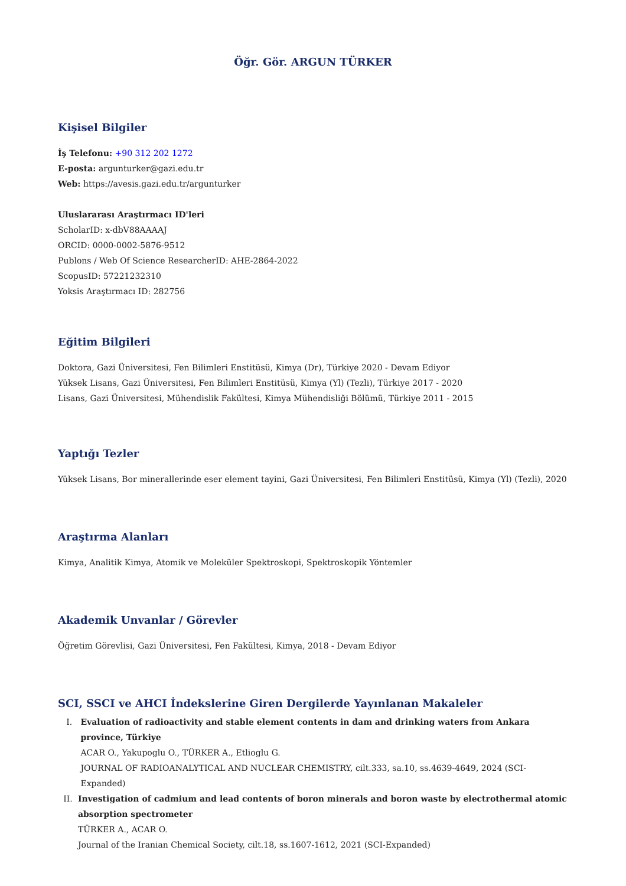Öğr. Gör. ARGUN TÜRKER
Kişisel Bilgiler
İş Telefonu: +90 312 202 1272
E-posta: argunturker@gazi.edu.tr
Web: https://avesis.gazi.edu.tr/argunturker
Uluslararası Araştırmacı ID'leri
ScholarID: x-dbV88AAAAJ
ORCID: 0000-0002-5876-9512
Publons / Web Of Science ResearcherID: AHE-2864-2022
ScopusID: 57221232310
Yoksis Araştırmacı ID: 282756
Eğitim Bilgileri
Doktora, Gazi Üniversitesi, Fen Bilimleri Enstitüsü, Kimya (Dr), Türkiye 2020 - Devam Ediyor
Yüksek Lisans, Gazi Üniversitesi, Fen Bilimleri Enstitüsü, Kimya (Yl) (Tezli), Türkiye 2017 - 2020
Lisans, Gazi Üniversitesi, Mühendislik Fakültesi, Kimya Mühendisliği Bölümü, Türkiye 2011 - 2015
Yaptığı Tezler
Yüksek Lisans, Bor minerallerinde eser element tayini, Gazi Üniversitesi, Fen Bilimleri Enstitüsü, Kimya (Yl) (Tezli), 2020
Araştırma Alanları
Kimya, Analitik Kimya, Atomik ve Moleküler Spektroskopi, Spektroskopik Yöntemler
Akademik Unvanlar / Görevler
Öğretim Görevlisi, Gazi Üniversitesi, Fen Fakültesi, Kimya, 2018 - Devam Ediyor
SCI, SSCI ve AHCI İndekslerine Giren Dergilerde Yayınlanan Makaleler
I. Evaluation of radioactivity and stable element contents in dam and drinking waters from Ankara province, Türkiye
ACAR O., Yakupoglu O., TÜRKER A., Etlioglu G.
JOURNAL OF RADIOANALYTICAL AND NUCLEAR CHEMISTRY, cilt.333, sa.10, ss.4639-4649, 2024 (SCI-Expanded)
II. Investigation of cadmium and lead contents of boron minerals and boron waste by electrothermal atomic absorption spectrometer
TÜRKER A., ACAR O.
Journal of the Iranian Chemical Society, cilt.18, ss.1607-1612, 2021 (SCI-Expanded)